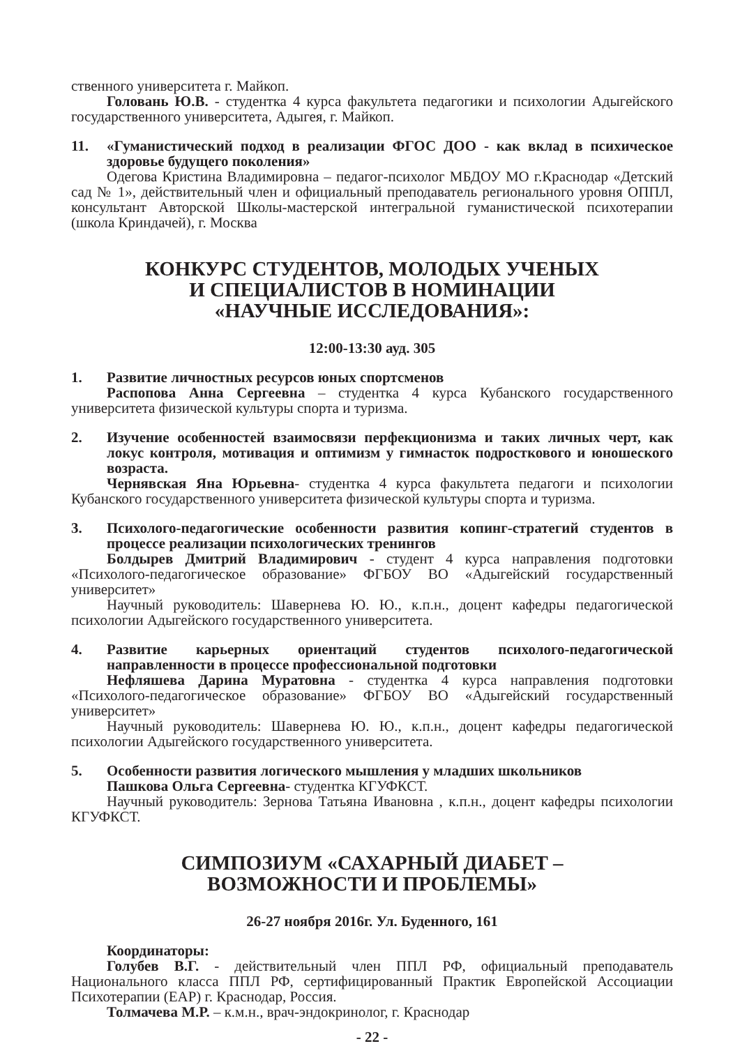ственного университета г. Майкоп.
Головань Ю.В. - студентка 4 курса факультета педагогики и психологии Адыгейского государственного университета, Адыгея, г. Майкоп.
11. «Гуманистический подход в реализации ФГОС ДОО - как вклад в психическое здоровье будущего поколения»
Одегова Кристина Владимировна – педагог-психолог МБДОУ МО г.Краснодар «Детский сад № 1», действительный член и официальный преподаватель регионального уровня ОППЛ, консультант Авторской Школы-мастерской интегральной гуманистической психотерапии (школа Криндачей), г. Москва
КОНКУРС СТУДЕНТОВ, МОЛОДЫХ УЧЕНЫХ
И СПЕЦИАЛИСТОВ В НОМИНАЦИИ
«НАУЧНЫЕ ИССЛЕДОВАНИЯ»:
12:00-13:30 ауд. 305
1. Развитие личностных ресурсов юных спортсменов
Распопова Анна Сергеевна – студентка 4 курса Кубанского государственного университета физической культуры спорта и туризма.
2. Изучение особенностей взаимосвязи перфекционизма и таких личных черт, как локус контроля, мотивация и оптимизм у гимнасток подросткового и юношеского возраста.
Чернявская Яна Юрьевна- студентка 4 курса факультета педагоги и психологии Кубанского государственного университета физической культуры спорта и туризма.
3. Психолого-педагогические особенности развития копинг-стратегий студентов в процессе реализации психологических тренингов
Болдырев Дмитрий Владимирович - студент 4 курса направления подготовки «Психолого-педагогическое образование» ФГБОУ ВО «Адыгейский государственный университет»
Научный руководитель: Шавернева Ю. Ю., к.п.н., доцент кафедры педагогической психологии Адыгейского государственного университета.
4. Развитие карьерных ориентаций студентов психолого-педагогической направленности в процессе профессиональной подготовки
Нефляшева Дарина Муратовна - студентка 4 курса направления подготовки «Психолого-педагогическое образование» ФГБОУ ВО «Адыгейский государственный университет»
Научный руководитель: Шавернева Ю. Ю., к.п.н., доцент кафедры педагогической психологии Адыгейского государственного университета.
5. Особенности развития логического мышления у младших школьников
Пашкова Ольга Сергеевна- студентка КГУФКСТ.
Научный руководитель: Зернова Татьяна Ивановна , к.п.н., доцент кафедры психологии КГУФКСТ.
СИМПОЗИУМ «САХАРНЫЙ ДИАБЕТ –
ВОЗМОЖНОСТИ И ПРОБЛЕМЫ»
26-27 ноября 2016г. Ул. Буденного, 161
Координаторы:
Голубев В.Г. - действительный член ППЛ РФ, официальный преподаватель Национального класса ППЛ РФ, сертифицированный Практик Европейской Ассоциации Психотерапии (ЕАР) г. Краснодар, Россия.
Толмачева М.Р. – к.м.н., врач-эндокринолог, г. Краснодар
- 22 -